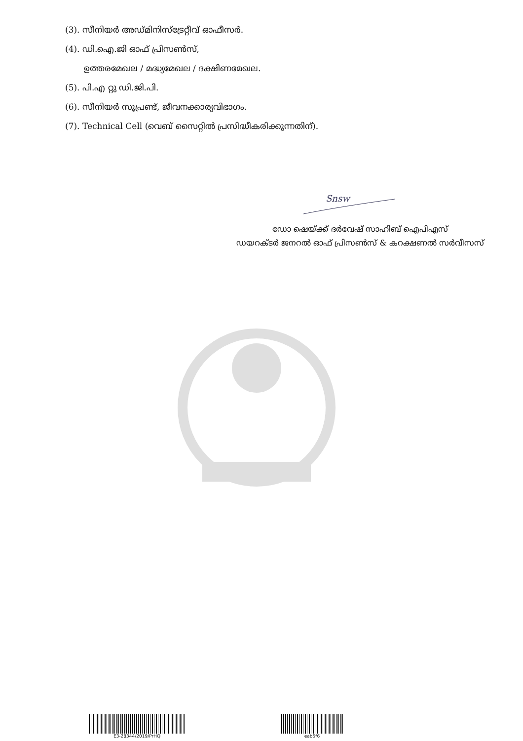(3). സീനിയർ അഡ്മിനിസ്ട്രേറ്റീവ് ഓഫീസർ.
(4). ഡി.ഐ.ജി ഓഫ് പ്രിസൺസ്,
ഉത്തരമേഖല / മദ്ധ്യമേഖല / ദക്ഷിണമേഖല.
(5). പി.എ റ്റു ഡി.ജി.പി.
(6). സീനിയർ സൂപ്രണ്ട്, ജീവനക്കാര്യവിഭാഗം.
(7). Technical Cell (വെബ് സൈറ്റിൽ പ്രസിദ്ധീകരിക്കുന്നതിന്).
Snsw
ഡോ ഷെയ്ക്ക് ദർവേഷ് സാഹിബ് ഐപിഎസ്
ഡയറക്ടർ ജനറൽ ഓഫ് പ്രിസൺസ് & കറക്ഷണൽ സർവീസസ്
E3-28344/2019/PrHQ eab5f6